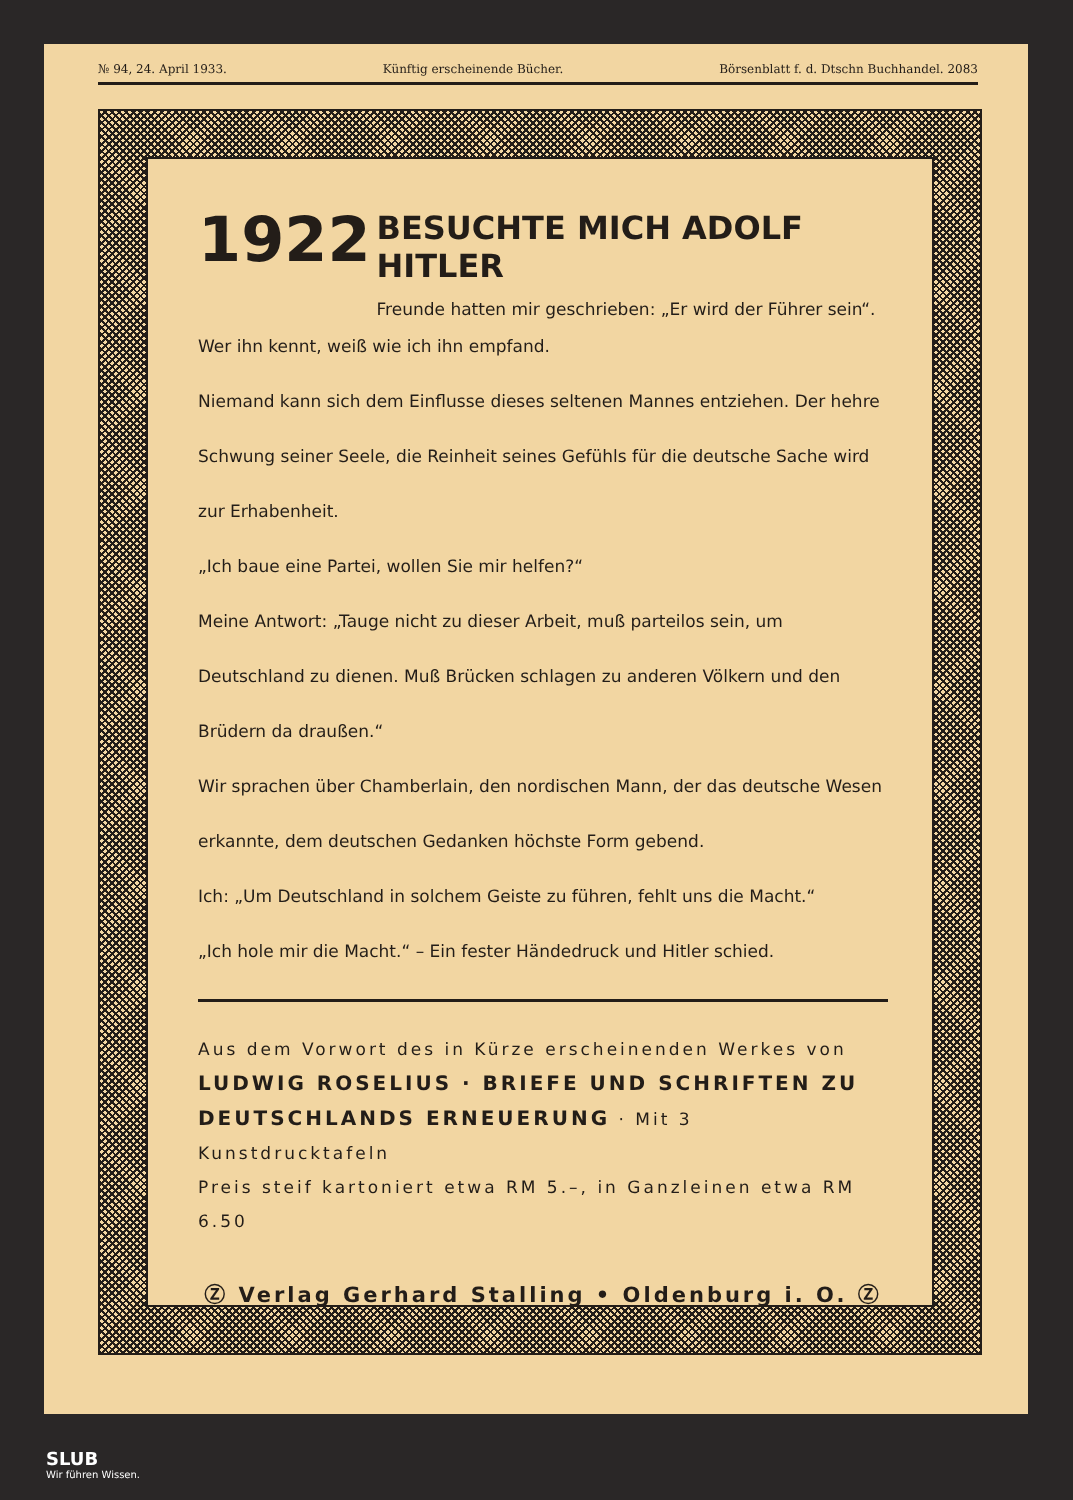№ 94, 24. April 1933. Künftig erscheinende Bücher. Börsenblatt f. d. Dtschn Buchhandel. 2083
1922
BESUCHTE MICH ADOLF HITLER
Freunde hatten mir geschrieben: „Er wird der Führer sein“.
Wer ihn kennt, weiß wie ich ihn empfand.
Niemand kann sich dem Einflusse dieses seltenen Mannes entziehen. Der hehre Schwung seiner Seele, die Reinheit seines Gefühls für die deutsche Sache wird zur Erhabenheit.
„Ich baue eine Partei, wollen Sie mir helfen?“
Meine Antwort: „Tauge nicht zu dieser Arbeit, muß parteilos sein, um Deutschland zu dienen. Muß Brücken schlagen zu anderen Völkern und den Brüdern da draußen.“
Wir sprachen über Chamberlain, den nordischen Mann, der das deutsche Wesen erkannte, dem deutschen Gedanken höchste Form gebend.
Ich: „Um Deutschland in solchem Geiste zu führen, fehlt uns die Macht.“
„Ich hole mir die Macht.“ – Ein fester Händedruck und Hitler schied.
Aus dem Vorwort des in Kürze erscheinenden Werkes von
LUDWIG ROSELIUS · BRIEFE UND SCHRIFTEN ZU DEUTSCHLANDS ERNEUERUNG · Mit 3 Kunstdrucktafeln
Preis steif kartoniert etwa RM 5.–, in Ganzleinen etwa RM 6.50
Ⓩ Verlag Gerhard Stalling • Oldenburg i. O. Ⓩ
SLUB
Wir führen Wissen.